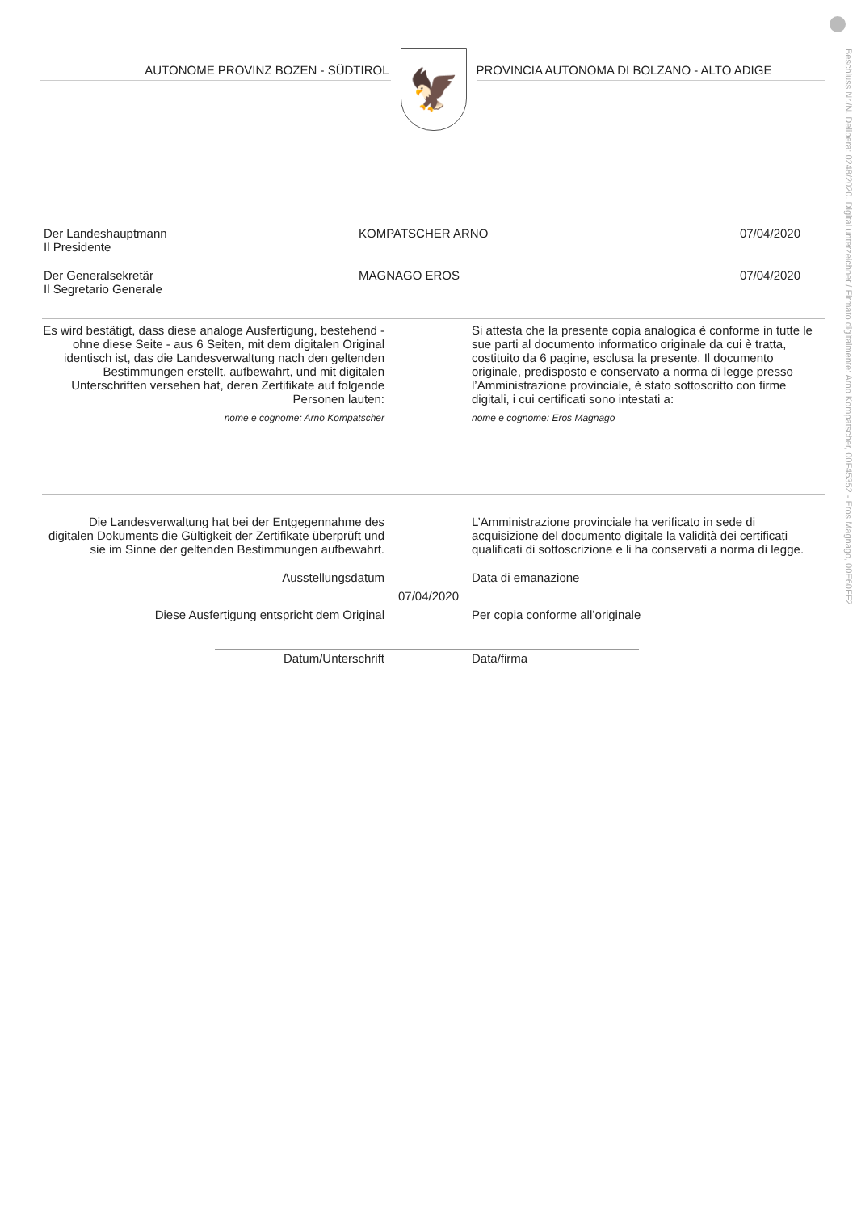Beschluss Nr./N. Delibera: 0248/2020. Digital unterzeichnet / Firmato digitalmente: Arno Kompatscher, 00F45352 - Eros Magnago, 00E60FF2
AUTONOME PROVINZ BOZEN - SÜDTIROL
🦅
PROVINCIA AUTONOMA DI BOLZANO - ALTO ADIGE
Der Landeshauptmann
Il Presidente
KOMPATSCHER ARNO 07/04/2020
Der Generalsekretär
Il Segretario Generale
MAGNAGO EROS 07/04/2020
Es wird bestätigt, dass diese analoge Ausfertigung, bestehend - ohne diese Seite - aus 6 Seiten, mit dem digitalen Original identisch ist, das die Landesverwaltung nach den geltenden Bestimmungen erstellt, aufbewahrt, und mit digitalen Unterschriften versehen hat, deren Zertifikate auf folgende Personen lauten:
nome e cognome: Arno Kompatscher
Si attesta che la presente copia analogica è conforme in tutte le sue parti al documento informatico originale da cui è tratta, costituito da 6 pagine, esclusa la presente. Il documento originale, predisposto e conservato a norma di legge presso l’Amministrazione provinciale, è stato sottoscritto con firme digitali, i cui certificati sono intestati a:
nome e cognome: Eros Magnago
Die Landesverwaltung hat bei der Entgegennahme des digitalen Dokuments die Gültigkeit der Zertifikate überprüft und sie im Sinne der geltenden Bestimmungen aufbewahrt.
L’Amministrazione provinciale ha verificato in sede di acquisizione del documento digitale la validità dei certificati qualificati di sottoscrizione e li ha conservati a norma di legge.
Ausstellungsdatum Data di emanazione
07/04/2020
Diese Ausfertigung entspricht dem Original Per copia conforme all’originale
Datum/Unterschrift Data/firma